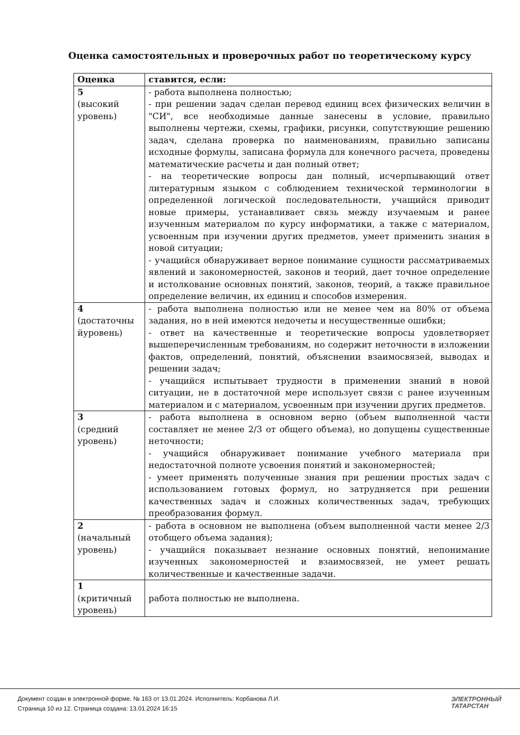Оценка самостоятельных и проверочных работ по теоретическому курсу
| Оценка | ставится, если: |
| --- | --- |
| 5 (высокий уровень) | - работа выполнена полностью; - при решении задач сделан перевод единиц всех физических величин в "СИ", все необходимые данные занесены в условие, правильно выполнены чертежи, схемы, графики, рисунки, сопутствующие решению задач, сделана проверка по наименованиям, правильно записаны исходные формулы, записана формула для конечного расчета, проведены математические расчеты и дан полный ответ; - на теоретические вопросы дан полный, исчерпывающий ответ литературным языком с соблюдением технической терминологии в определенной логической последовательности, учащийся приводит новые примеры, устанавливает связь между изучаемым и ранее изученным материалом по курсу информатики, а также с материалом, усвоенным при изучении других предметов, умеет применить знания в новой ситуации; - учащийся обнаруживает верное понимание сущности рассматриваемых явлений и закономерностей, законов и теорий, дает точное определение и истолкование основных понятий, законов, теорий, а также правильное определение величин, их единиц и способов измерения. |
| 4 (достаточны йуровень) | - работа выполнена полностью или не менее чем на 80% от объема задания, но в ней имеются недочеты и несущественные ошибки; - ответ на качественные и теоретические вопросы удовлетворяет вышеперечисленным требованиям, но содержит неточности в изложении фактов, определений, понятий, объяснении взаимосвязей, выводах и решении задач; - учащийся испытывает трудности в применении знаний в новой ситуации, не в достаточной мере использует связи с ранее изученным материалом и с материалом, усвоенным при изучении других предметов. |
| 3 (средний уровень) | - работа выполнена в основном верно (объем выполненной части составляет не менее 2/3 от общего объема), но допущены существенные неточности; - учащийся обнаруживает понимание учебного материала при недостаточной полноте усвоения понятий и закономерностей; - умеет применять полученные знания при решении простых задач с использованием готовых формул, но затрудняется при решении качественных задач и сложных количественных задач, требующих преобразования формул. |
| 2 (начальный уровень) | - работа в основном не выполнена (объем выполненной части менее 2/3 отобщего объема задания); - учащийся показывает незнание основных понятий, непонимание изученных закономерностей и взаимосвязей, не умеет решать количественные и качественные задачи. |
| 1 (критичный уровень) | работа полностью не выполнена. |
Документ создан в электронной форме. № 163 от 13.01.2024. Исполнитель: Корбанова Л.И.
Страница 10 из 12. Страница создана: 13.01.2024 16:15
ЭЛЕКТРОННЫЙ
ТАТАРСТАН